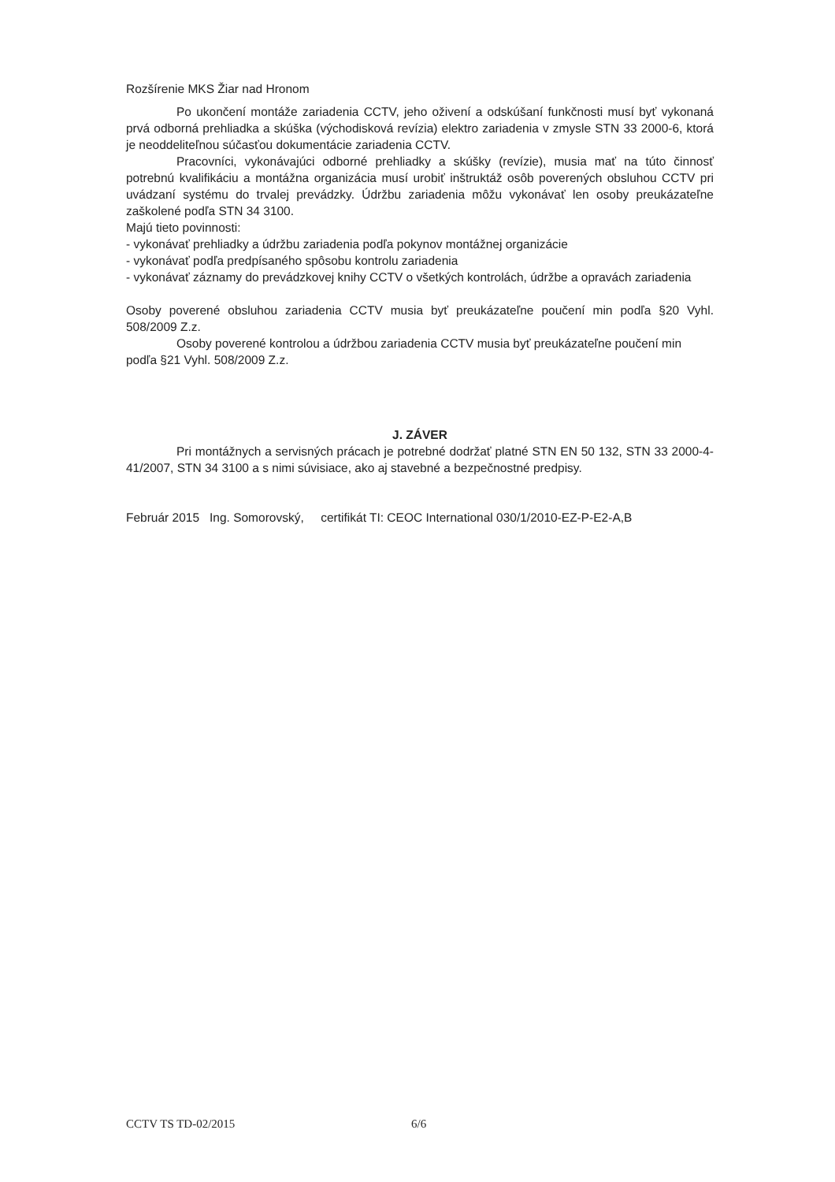Rozšírenie MKS Žiar nad Hronom
Po ukončení montáže zariadenia CCTV, jeho oživení a odskúšaní funkčnosti musí byť vykonaná prvá odborná prehliadka a skúška (východisková revízia) elektro zariadenia v zmysle STN 33 2000-6, ktorá je neoddeliteľnou súčasťou dokumentácie zariadenia CCTV.
Pracovníci, vykonávajúci odborné prehliadky a skúšky (revízie), musia mať na túto činnosť potrebnú kvalifikáciu a montážna organizácia musí urobiť inštruktáž osôb poverených obsluhou CCTV pri uvádzaní systému do trvalej prevádzky. Údržbu zariadenia môžu vykonávať len osoby preukázateľne zaškolené podľa STN 34 3100.
Majú tieto povinnosti:
- vykonávať prehliadky a údržbu zariadenia podľa pokynov montážnej organizácie
- vykonávať podľa predpísaného spôsobu kontrolu zariadenia
- vykonávať záznamy do prevádzkovej knihy CCTV o všetkých kontrolách, údržbe a opravách zariadenia
Osoby poverené obsluhou zariadenia CCTV musia byť preukázateľne poučení min podľa §20 Vyhl. 508/2009 Z.z.
Osoby poverené kontrolou a údržbou zariadenia CCTV musia byť preukázateľne poučení min podľa §21 Vyhl. 508/2009 Z.z.
J. ZÁVER
Pri montážnych a servisných prácach je potrebné dodržať platné STN EN 50 132, STN 33 2000-4-41/2007, STN 34 3100 a s nimi súvisiace, ako aj stavebné a bezpečnostné predpisy.
Február 2015 Ing. Somorovský, certifikát TI: CEOC International 030/1/2010-EZ-P-E2-A,B
CCTV TS TD-02/2015 6/6